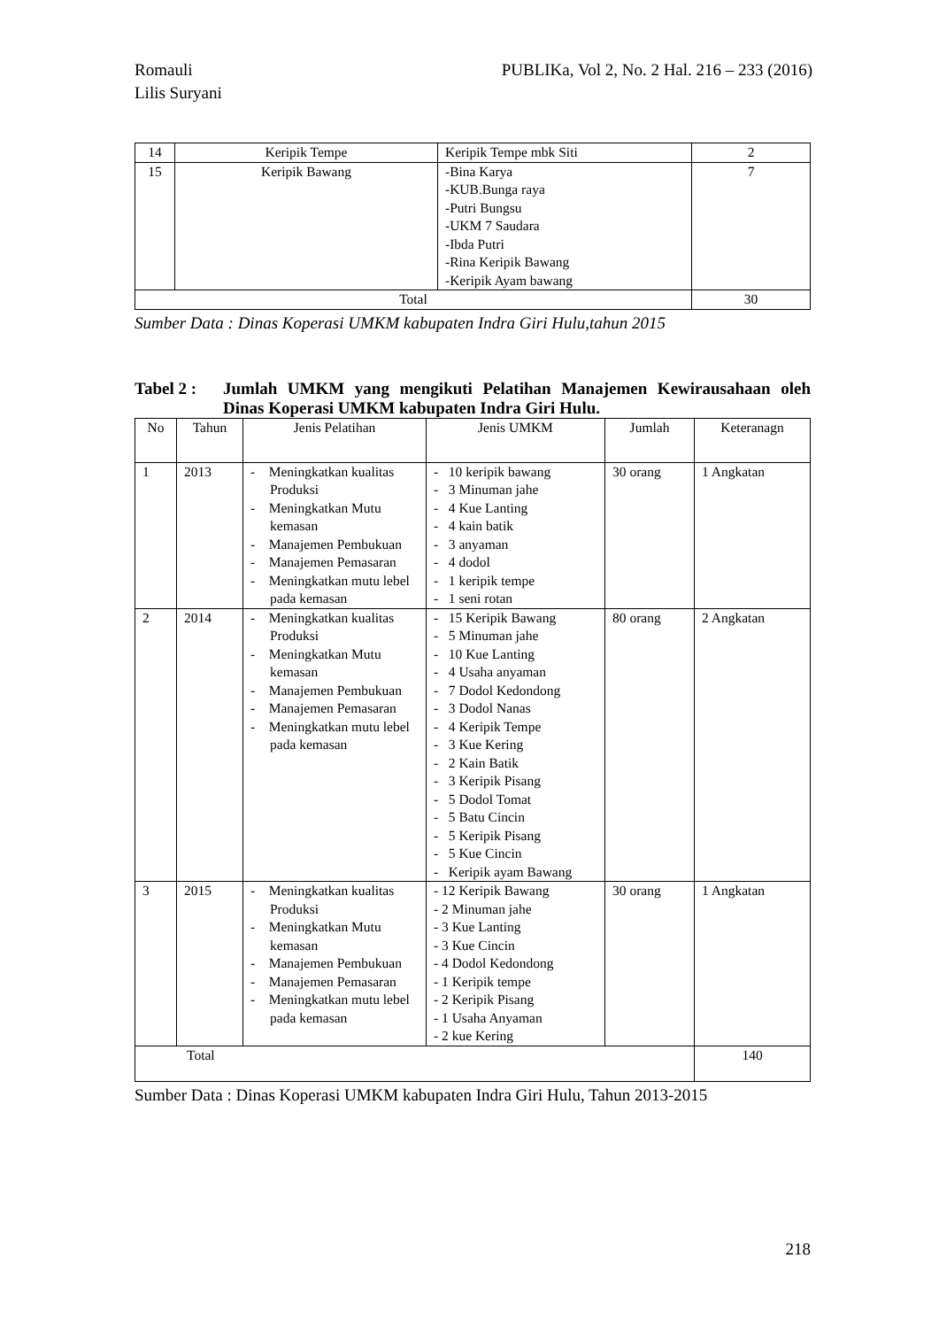PUBLIKa, Vol 2, No. 2 Hal. 216 – 233 (2016) Romauli
Lilis Suryani
| 14 | Keripik Tempe | Keripik Tempe mbk Siti | 2 |
| 15 | Keripik Bawang | -Bina Karya -KUB.Bunga raya -Putri Bungsu -UKM 7 Saudara -Ibda Putri -Rina Keripik Bawang -Keripik Ayam bawang | 7 |
| Total | | | 30 |
Sumber Data : Dinas Koperasi UMKM kabupaten Indra Giri Hulu,tahun 2015
Tabel 2 : Jumlah UMKM yang mengikuti Pelatihan Manajemen Kewirausahaan oleh Dinas Koperasi UMKM kabupaten Indra Giri Hulu.
| No | Tahun | Jenis Pelatihan | Jenis UMKM | Jumlah | Keteranagn |
| --- | --- | --- | --- | --- | --- |
| 1 | 2013 | - Meningkatkan kualitas Produksi - Meningkatkan Mutu kemasan - Manajemen Pembukuan - Manajemen Pemasaran - Meningkatkan mutu lebel pada kemasan | - 10 keripik bawang - 3 Minuman jahe - 4 Kue Lanting - 4 kain batik - 3 anyaman - 4 dodol - 1 keripik tempe - 1 seni rotan | 30 orang | 1 Angkatan |
| 2 | 2014 | - Meningkatkan kualitas Produksi - Meningkatkan Mutu kemasan - Manajemen Pembukuan - Manajemen Pemasaran - Meningkatkan mutu lebel pada kemasan | - 15 Keripik Bawang - 5 Minuman jahe - 10 Kue Lanting - 4 Usaha anyaman - 7 Dodol Kedondong - 3 Dodol Nanas - 4 Keripik Tempe - 3 Kue Kering - 2 Kain Batik - 3 Keripik Pisang - 5 Dodol Tomat - 5 Batu Cincin - 5 Keripik Pisang - 5 Kue Cincin - Keripik ayam Bawang | 80 orang | 2 Angkatan |
| 3 | 2015 | - Meningkatkan kualitas Produksi - Meningkatkan Mutu kemasan - Manajemen Pembukuan - Manajemen Pemasaran - Meningkatkan mutu lebel pada kemasan | - 12 Keripik Bawang - 2 Minuman jahe - 3 Kue Lanting - 3 Kue Cincin - 4 Dodol Kedondong - 1 Keripik tempe - 2 Keripik Pisang - 1 Usaha Anyaman - 2 kue Kering | 30 orang | 1 Angkatan |
| Total | | | | | 140 |
Sumber Data : Dinas Koperasi UMKM kabupaten Indra Giri Hulu, Tahun 2013-2015
218